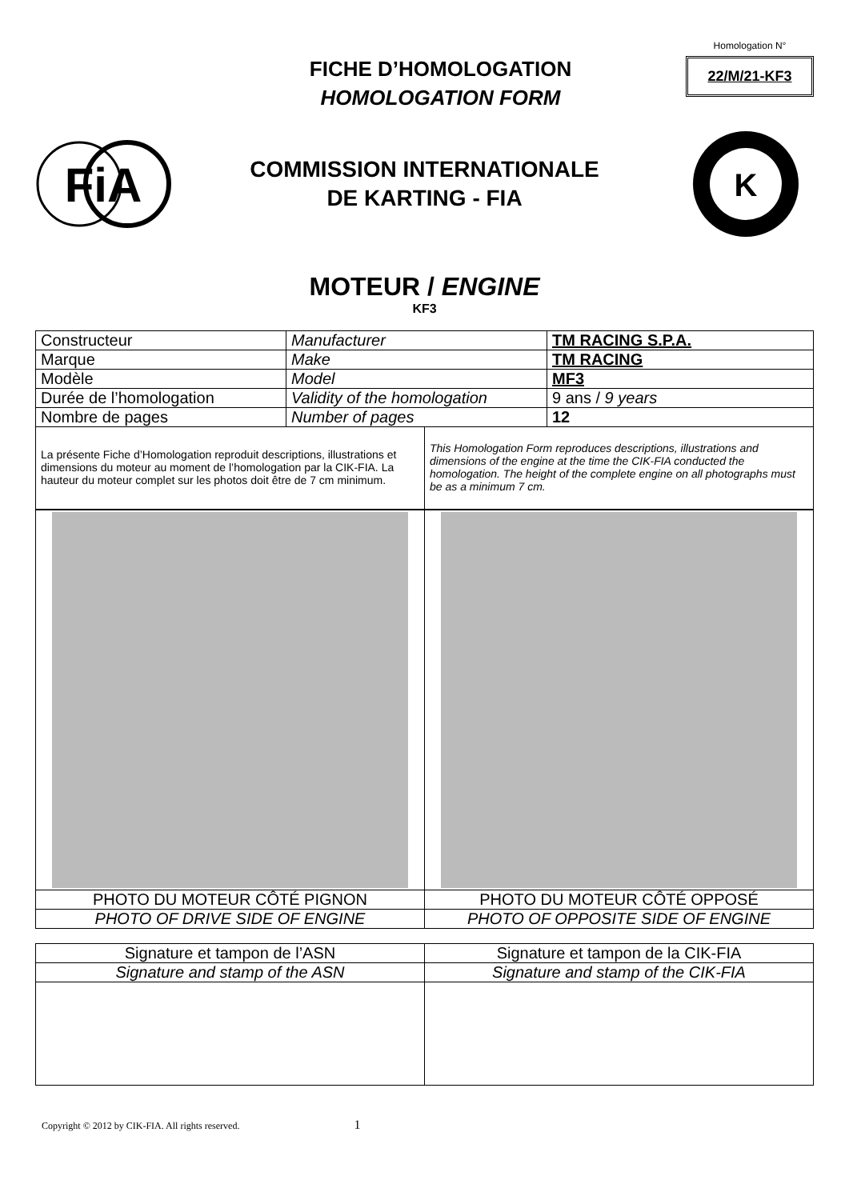FICHE D’HOMOLOGATION
HOMOLOGATION FORM
Homologation N°
22/M/21-KF3
FiA
COMMISSION INTERNATIONALE
DE KARTING - FIA
K
MOTEUR / ENGINE
KF3
| Constructeur | Manufacturer | TM RACING S.P.A. |
| Marque | Make | TM RACING |
| Modèle | Model | MF3 |
| Durée de l’homologation | Validity of the homologation | 9 ans / 9 years |
| Nombre de pages | Number of pages | 12 |
| La présente Fiche d’Homologation reproduit descriptions, illustrations et dimensions du moteur au moment de l’homologation par la CIK-FIA. La hauteur du moteur complet sur les photos doit être de 7 cm minimum. | This Homologation Form reproduces descriptions, illustrations and dimensions of the engine at the time the CIK-FIA conducted the homologation. The height of the complete engine on all photographs must be as a minimum 7 cm. |
| PHOTO DU MOTEUR CÔTÉ PIGNON | PHOTO DU MOTEUR CÔTÉ OPPOSÉ |
| PHOTO OF DRIVE SIDE OF ENGINE | PHOTO OF OPPOSITE SIDE OF ENGINE |
| Signature et tampon de l’ASN | Signature et tampon de la CIK-FIA |
| Signature and stamp of the ASN | Signature and stamp of the CIK-FIA |
Copyright © 2012 by CIK-FIA. All rights reserved. 1